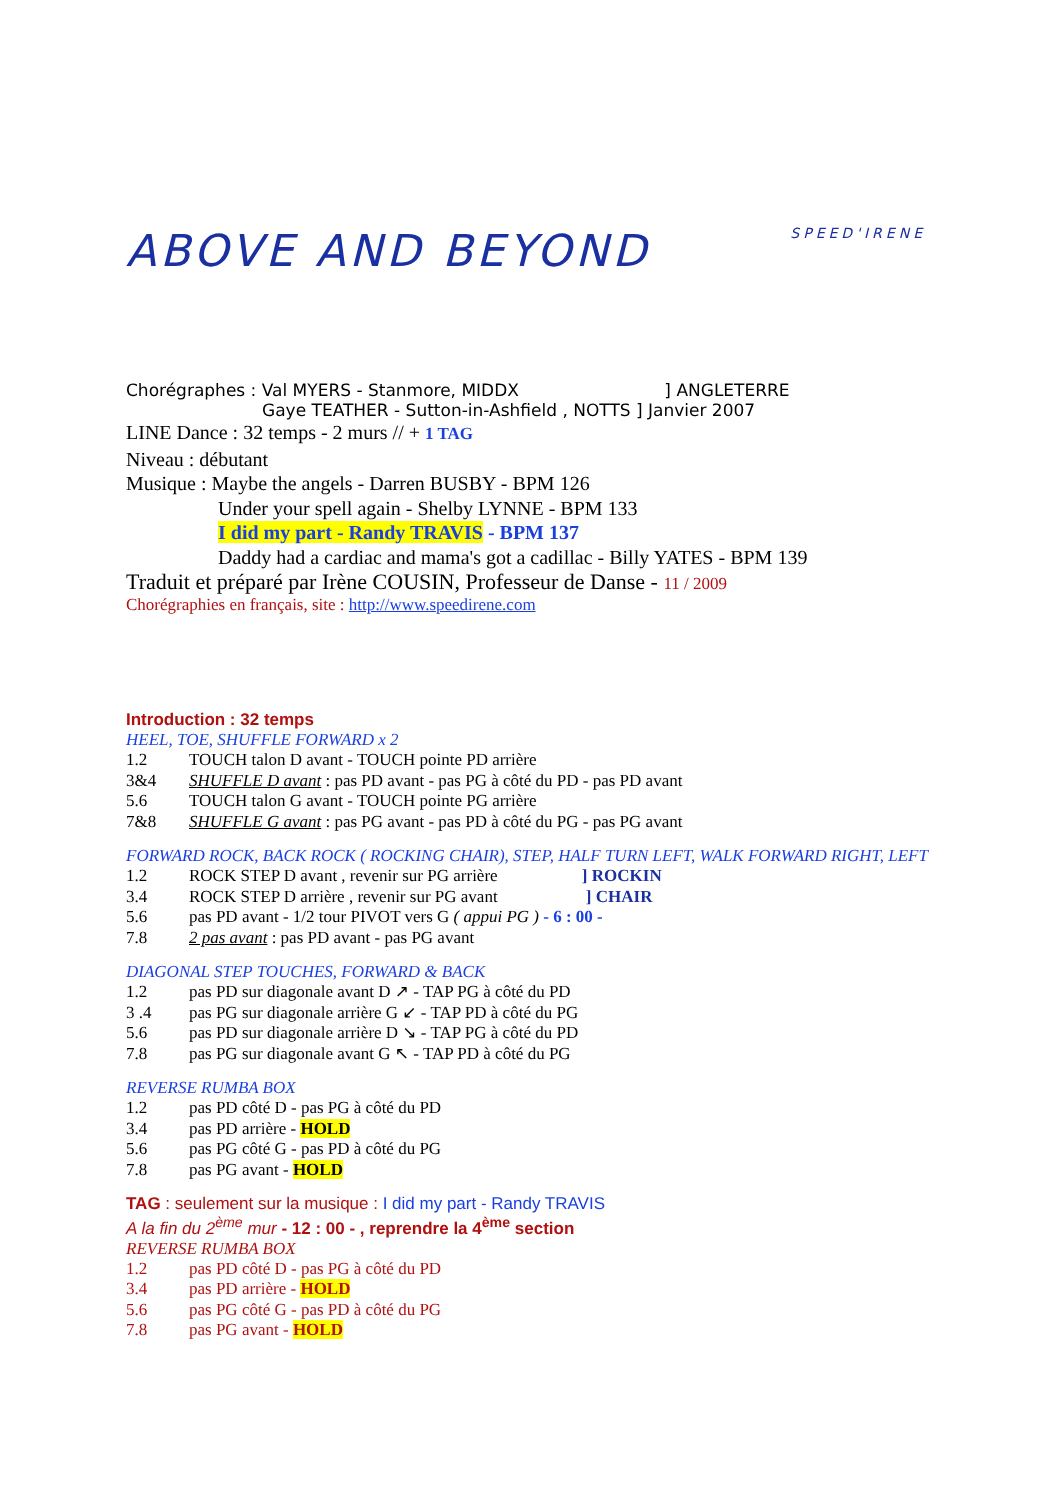ABOVE AND BEYOND SPEED'IRENE
Chorégraphes : Val MYERS - Stanmore, MIDDX ] ANGLETERRE
Gaye TEATHER - Sutton-in-Ashfield , NOTTS ] Janvier 2007
LINE Dance : 32 temps - 2 murs // + 1 TAG
Niveau : débutant
Musique : Maybe the angels - Darren BUSBY - BPM 126
Under your spell again - Shelby LYNNE - BPM 133
I did my part - Randy TRAVIS - BPM 137
Daddy had a cardiac and mama's got a cadillac - Billy YATES - BPM 139
Traduit et préparé par Irène COUSIN, Professeur de Danse - 11 / 2009
Chorégraphies en français, site : http://www.speedirene.com
Introduction : 32 temps
HEEL, TOE, SHUFFLE FORWARD x 2
1.2 TOUCH talon D avant - TOUCH pointe PD arrière
3&4 SHUFFLE D avant : pas PD avant - pas PG à côté du PD - pas PD avant
5.6 TOUCH talon G avant - TOUCH pointe PG arrière
7&8 SHUFFLE G avant : pas PG avant - pas PD à côté du PG - pas PG avant
FORWARD ROCK, BACK ROCK ( ROCKING CHAIR), STEP, HALF TURN LEFT, WALK FORWARD RIGHT, LEFT
1.2 ROCK STEP D avant , revenir sur PG arrière ] ROCKIN
3.4 ROCK STEP D arrière , revenir sur PG avant ] CHAIR
5.6 pas PD avant - 1/2 tour PIVOT vers G ( appui PG ) - 6 : 00 -
7.8 2 pas avant : pas PD avant - pas PG avant
DIAGONAL STEP TOUCHES, FORWARD & BACK
1.2 pas PD sur diagonale avant D ↗ - TAP PG à côté du PD
3 .4 pas PG sur diagonale arrière G ↙ - TAP PD à côté du PG
5.6 pas PD sur diagonale arrière D ↘ - TAP PG à côté du PD
7.8 pas PG sur diagonale avant G ↖ - TAP PD à côté du PG
REVERSE RUMBA BOX
1.2 pas PD côté D - pas PG à côté du PD
3.4 pas PD arrière - HOLD
5.6 pas PG côté G - pas PD à côté du PG
7.8 pas PG avant - HOLD
TAG : seulement sur la musique : I did my part - Randy TRAVIS
A la fin du 2<sup>ème</sup> mur - 12 : 00 - , reprendre la 4<sup>ème</sup> section
REVERSE RUMBA BOX
1.2 pas PD côté D - pas PG à côté du PD
3.4 pas PD arrière - HOLD
5.6 pas PG côté G - pas PD à côté du PG
7.8 pas PG avant - HOLD